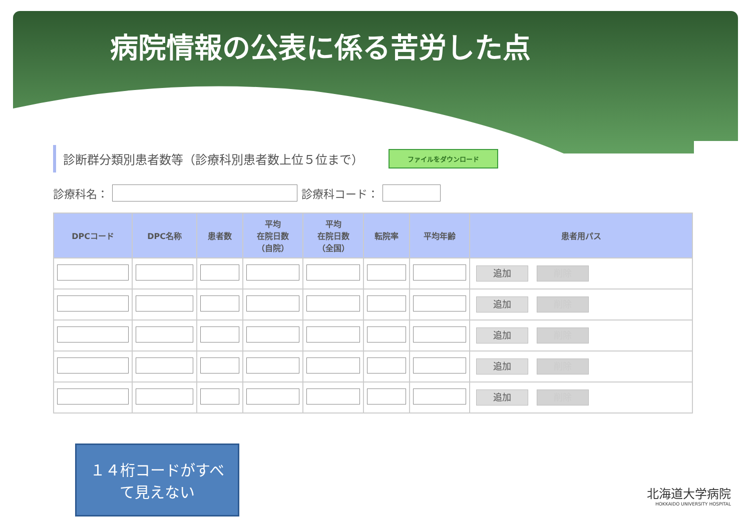病院情報の公表に係る苦労した点
診断群分類別患者数等（診療科別患者数上位５位まで） ファイルをダウンロード
診療科名： 診療科コード：
| DPCコード | DPC名称 | 患者数 | 平均 在院日数 （自院） | 平均 在院日数 （全国） | 転院率 | 平均年齢 | 患者用パス |
| --- | --- | --- | --- | --- | --- | --- | --- |
| | | | | | | | 追加 削除 |
| | | | | | | | 追加 削除 |
| | | | | | | | 追加 削除 |
| | | | | | | | 追加 削除 |
| | | | | | | | 追加 削除 |
１４桁コードがすべ
て見えない
北海道大学病院
HOKKAIDO UNIVERSITY HOSPITAL